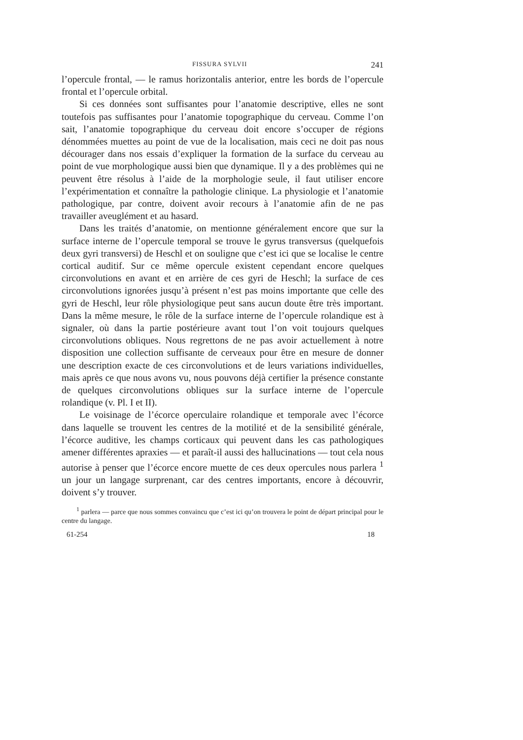FISSURA SYLVII 241
l’opercule frontal, — le ramus horizontalis anterior, entre les bords de l’opercule frontal et l’opercule orbital.
Si ces données sont suffisantes pour l’anatomie descriptive, elles ne sont toutefois pas suffisantes pour l’anatomie topographique du cerveau. Comme l’on sait, l’anatomie topographique du cerveau doit encore s’occuper de régions dénommées muettes au point de vue de la localisation, mais ceci ne doit pas nous décourager dans nos essais d’expliquer la formation de la surface du cerveau au point de vue morphologique aussi bien que dynamique. Il y a des problèmes qui ne peuvent être résolus à l’aide de la morphologie seule, il faut utiliser encore l’expérimentation et connaître la pathologie clinique. La physiologie et l’anatomie pathologique, par contre, doivent avoir recours à l’anatomie afin de ne pas travailler aveuglément et au hasard.
Dans les traités d’anatomie, on mentionne généralement encore que sur la surface interne de l’opercule temporal se trouve le gyrus transversus (quelquefois deux gyri transversi) de Heschl et on souligne que c’est ici que se localise le centre cortical auditif. Sur ce même opercule existent cependant encore quelques circonvolutions en avant et en arrière de ces gyri de Heschl; la surface de ces circonvolutions ignorées jusqu’à présent n’est pas moins importante que celle des gyri de Heschl, leur rôle physiologique peut sans aucun doute être très important. Dans la même mesure, le rôle de la surface interne de l’opercule rolandique est à signaler, où dans la partie postérieure avant tout l’on voit toujours quelques circonvolutions obliques. Nous regrettons de ne pas avoir actuellement à notre disposition une collection suffisante de cerveaux pour être en mesure de donner une description exacte de ces circonvolutions et de leurs variations individuelles, mais après ce que nous avons vu, nous pouvons déjà certifier la présence constante de quelques circonvolutions obliques sur la surface interne de l’opercule rolandique (v. Pl. I et II).
Le voisinage de l’écorce operculaire rolandique et temporale avec l’écorce dans laquelle se trouvent les centres de la motilité et de la sensibilité générale, l’écorce auditive, les champs corticaux qui peuvent dans les cas pathologiques amener différentes apraxies — et paraît-il aussi des hallucinations — tout cela nous autorise à penser que l’écorce encore muette de ces deux opercules nous parlera <sup>1</sup> un jour un langage surprenant, car des centres importants, encore à découvrir, doivent s’y trouver.
<sup>1</sup> parlera — parce que nous sommes convaincu que c’est ici qu’on trouvera le point de départ principal pour le centre du langage.
61-254 18